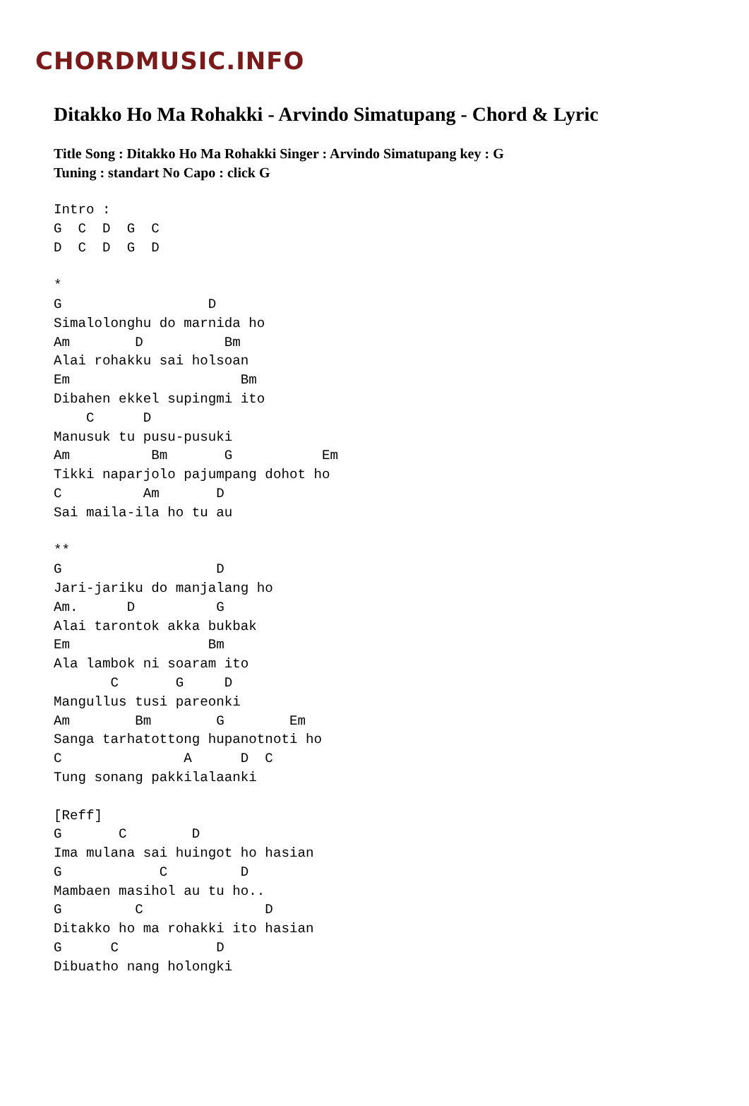CHORDMUSIC.INFO
Ditakko Ho Ma Rohakki - Arvindo Simatupang - Chord & Lyric
Title Song : Ditakko Ho Ma Rohakki Singer : Arvindo Simatupang key : G
Tuning : standart No Capo : click G
Intro :
G  C  D  G  C
D  C  D  G  D

*
G                  D
Simalolonghu do marnida ho
Am        D          Bm
Alai rohakku sai holsoan
Em                     Bm
Dibahen ekkel supingmi ito
    C      D
Manusuk tu pusu-pusuki
Am          Bm       G           Em
Tikki naparjolo pajumpang dohot ho
C          Am       D
Sai maila-ila ho tu au

**
G                   D
Jari-jariku do manjalang ho
Am.      D          G
Alai tarontok akka bukbak
Em                 Bm
Ala lambok ni soaram ito
       C       G     D
Mangullus tusi pareonki
Am        Bm        G        Em
Sanga tarhatottong hupanotnoti ho
C               A      D  C
Tung sonang pakkilalaanki

[Reff]
G       C        D
Ima mulana sai huingot ho hasian
G            C         D
Mambaen masihol au tu ho..
G         C               D
Ditakko ho ma rohakki ito hasian
G      C            D
Dibuatho nang holongki